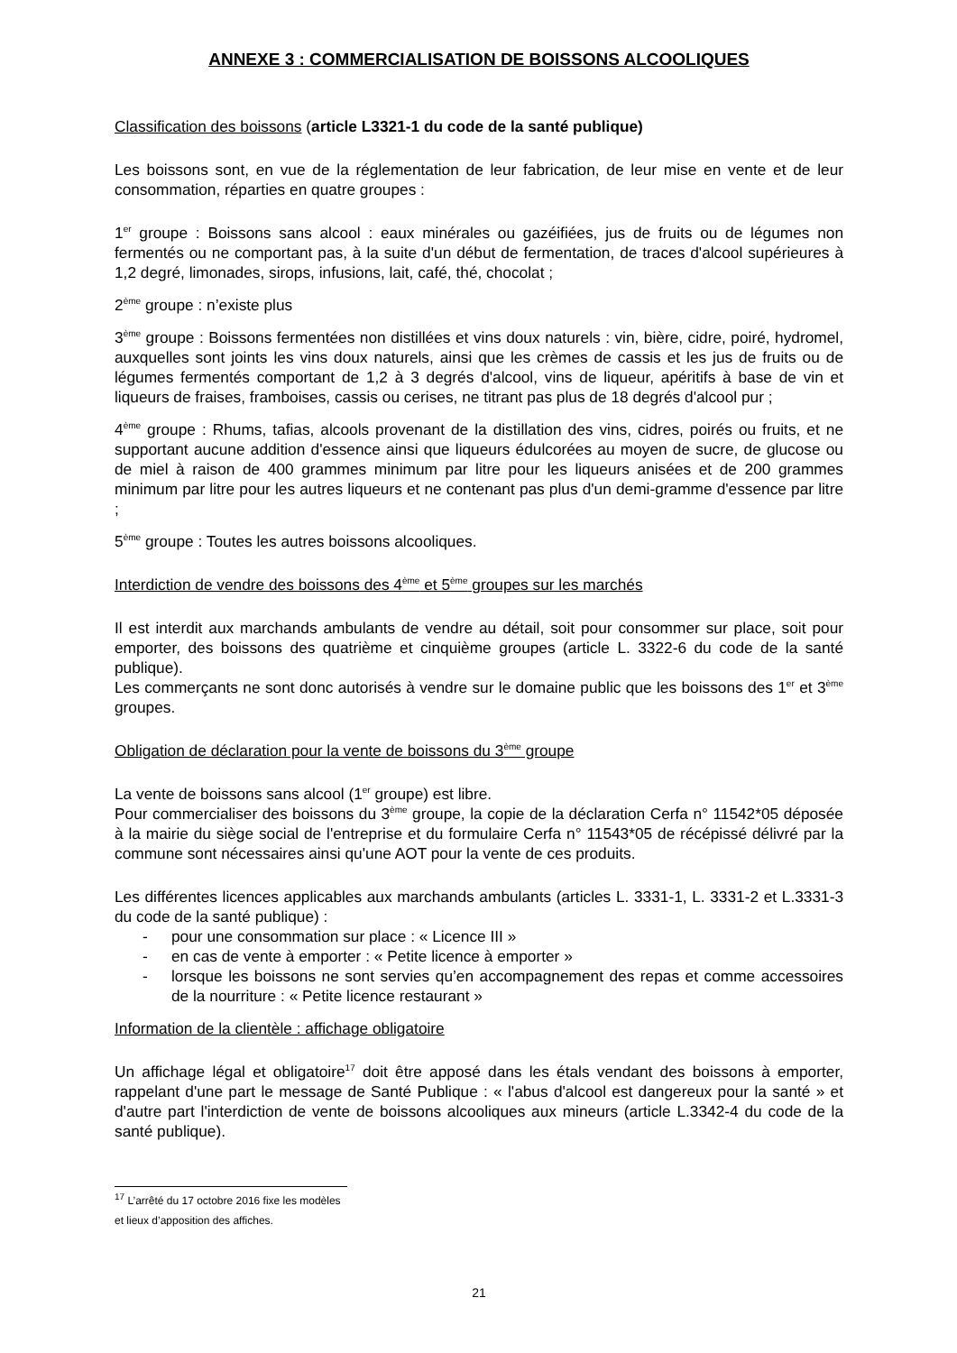ANNEXE 3 : COMMERCIALISATION DE BOISSONS ALCOOLIQUES
Classification des boissons (article L3321-1 du code de la santé publique)
Les boissons sont, en vue de la réglementation de leur fabrication, de leur mise en vente et de leur consommation, réparties en quatre groupes :
1<sup>er</sup> groupe : Boissons sans alcool : eaux minérales ou gazéifiées, jus de fruits ou de légumes non fermentés ou ne comportant pas, à la suite d'un début de fermentation, de traces d'alcool supérieures à 1,2 degré, limonades, sirops, infusions, lait, café, thé, chocolat ;
2<sup>ème</sup> groupe : n’existe plus
3<sup>ème</sup> groupe : Boissons fermentées non distillées et vins doux naturels : vin, bière, cidre, poiré, hydromel, auxquelles sont joints les vins doux naturels, ainsi que les crèmes de cassis et les jus de fruits ou de légumes fermentés comportant de 1,2 à 3 degrés d'alcool, vins de liqueur, apéritifs à base de vin et liqueurs de fraises, framboises, cassis ou cerises, ne titrant pas plus de 18 degrés d'alcool pur ;
4<sup>ème</sup> groupe : Rhums, tafias, alcools provenant de la distillation des vins, cidres, poirés ou fruits, et ne supportant aucune addition d'essence ainsi que liqueurs édulcorées au moyen de sucre, de glucose ou de miel à raison de 400 grammes minimum par litre pour les liqueurs anisées et de 200 grammes minimum par litre pour les autres liqueurs et ne contenant pas plus d'un demi-gramme d'essence par litre ;
5<sup>ème</sup> groupe : Toutes les autres boissons alcooliques.
Interdiction de vendre des boissons des 4<sup>ème</sup> et 5<sup>ème</sup> groupes sur les marchés
Il est interdit aux marchands ambulants de vendre au détail, soit pour consommer sur place, soit pour emporter, des boissons des quatrième et cinquième groupes (article L. 3322-6 du code de la santé publique).
Les commerçants ne sont donc autorisés à vendre sur le domaine public que les boissons des 1<sup>er</sup> et 3<sup>ème</sup> groupes.
Obligation de déclaration pour la vente de boissons du 3<sup>ème</sup> groupe
La vente de boissons sans alcool (1<sup>er</sup> groupe) est libre.
Pour commercialiser des boissons du 3<sup>ème</sup> groupe, la copie de la déclaration Cerfa n° 11542*05 déposée à la mairie du siège social de l'entreprise et du formulaire Cerfa n° 11543*05 de récépissé délivré par la commune sont nécessaires ainsi qu'une AOT pour la vente de ces produits.
Les différentes licences applicables aux marchands ambulants (articles L. 3331-1, L. 3331-2 et L.3331-3 du code de la santé publique) :
- pour une consommation sur place : « Licence III »
- en cas de vente à emporter : « Petite licence à emporter »
- lorsque les boissons ne sont servies qu’en accompagnement des repas et comme accessoires de la nourriture : « Petite licence restaurant »
Information de la clientèle : affichage obligatoire
Un affichage légal et obligatoire<sup>17</sup> doit être apposé dans les étals vendant des boissons à emporter, rappelant d'une part le message de Santé Publique : « l'abus d'alcool est dangereux pour la santé » et d'autre part l'interdiction de vente de boissons alcooliques aux mineurs (article L.3342-4 du code de la santé publique).
<sup>17</sup> L’arrêté du 17 octobre 2016 fixe les modèles et lieux d’apposition des affiches.
21